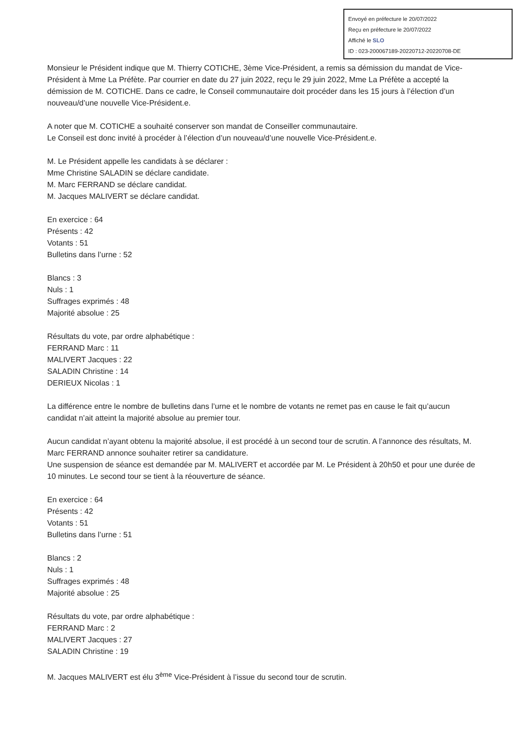Envoyé en préfecture le 20/07/2022
Reçu en préfecture le 20/07/2022
Affiché le SLO
ID : 023-200067189-20220712-20220708-DE
Monsieur le Président indique que M. Thierry COTICHE, 3ème Vice-Président, a remis sa démission du mandat de Vice-Président à Mme La Préfète. Par courrier en date du 27 juin 2022, reçu le 29 juin 2022, Mme La Préfète a accepté la démission de M. COTICHE. Dans ce cadre, le Conseil communautaire doit procéder dans les 15 jours à l’élection d’un nouveau/d’une nouvelle Vice-Président.e.
A noter que M. COTICHE a souhaité conserver son mandat de Conseiller communautaire.
Le Conseil est donc invité à procéder à l’élection d’un nouveau/d’une nouvelle Vice-Président.e.
M. Le Président appelle les candidats à se déclarer :
Mme Christine SALADIN se déclare candidate.
M. Marc FERRAND se déclare candidat.
M. Jacques MALIVERT se déclare candidat.
En exercice : 64
Présents : 42
Votants : 51
Bulletins dans l’urne : 52
Blancs : 3
Nuls : 1
Suffrages exprimés : 48
Majorité absolue : 25
Résultats du vote, par ordre alphabétique :
FERRAND Marc : 11
MALIVERT Jacques : 22
SALADIN Christine : 14
DERIEUX Nicolas : 1
La différence entre le nombre de bulletins dans l’urne et le nombre de votants ne remet pas en cause le fait qu’aucun candidat n’ait atteint la majorité absolue au premier tour.
Aucun candidat n’ayant obtenu la majorité absolue, il est procédé à un second tour de scrutin. A l’annonce des résultats, M. Marc FERRAND annonce souhaiter retirer sa candidature.
Une suspension de séance est demandée par M. MALIVERT et accordée par M. Le Président à 20h50 et pour une durée de 10 minutes. Le second tour se tient à la réouverture de séance.
En exercice : 64
Présents : 42
Votants : 51
Bulletins dans l’urne : 51
Blancs : 2
Nuls : 1
Suffrages exprimés : 48
Majorité absolue : 25
Résultats du vote, par ordre alphabétique :
FERRAND Marc : 2
MALIVERT Jacques : 27
SALADIN Christine : 19
M. Jacques MALIVERT est élu 3<sup>ème</sup> Vice-Président à l’issue du second tour de scrutin.